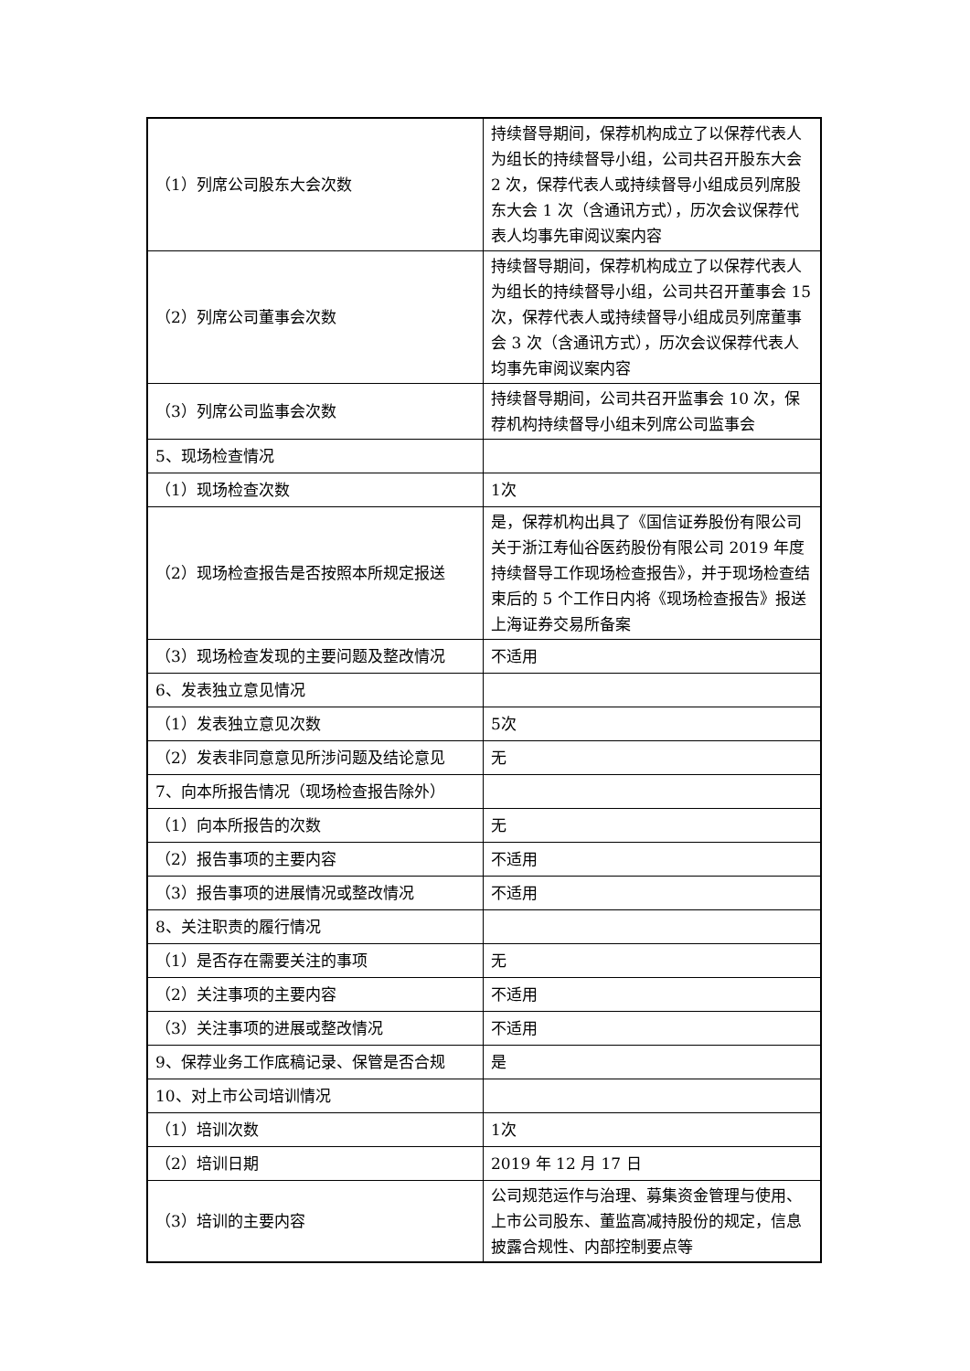| （1）列席公司股东大会次数 | 持续督导期间，保荐机构成立了以保荐代表人为组长的持续督导小组，公司共召开股东大会 2 次，保荐代表人或持续督导小组成员列席股东大会 1 次（含通讯方式），历次会议保荐代表人均事先审阅议案内容 |
| （2）列席公司董事会次数 | 持续督导期间，保荐机构成立了以保荐代表人为组长的持续督导小组，公司共召开董事会 15 次，保荐代表人或持续督导小组成员列席董事会 3 次（含通讯方式），历次会议保荐代表人均事先审阅议案内容 |
| （3）列席公司监事会次数 | 持续督导期间，公司共召开监事会 10 次，保荐机构持续督导小组未列席公司监事会 |
| 5、现场检查情况 | |
| （1）现场检查次数 | 1次 |
| （2）现场检查报告是否按照本所规定报送 | 是，保荐机构出具了《国信证券股份有限公司关于浙江寿仙谷医药股份有限公司 2019 年度持续督导工作现场检查报告》，并于现场检查结束后的 5 个工作日内将《现场检查报告》报送上海证券交易所备案 |
| （3）现场检查发现的主要问题及整改情况 | 不适用 |
| 6、发表独立意见情况 | |
| （1）发表独立意见次数 | 5次 |
| （2）发表非同意意见所涉问题及结论意见 | 无 |
| 7、向本所报告情况（现场检查报告除外） | |
| （1）向本所报告的次数 | 无 |
| （2）报告事项的主要内容 | 不适用 |
| （3）报告事项的进展情况或整改情况 | 不适用 |
| 8、关注职责的履行情况 | |
| （1）是否存在需要关注的事项 | 无 |
| （2）关注事项的主要内容 | 不适用 |
| （3）关注事项的进展或整改情况 | 不适用 |
| 9、保荐业务工作底稿记录、保管是否合规 | 是 |
| 10、对上市公司培训情况 | |
| （1）培训次数 | 1次 |
| （2）培训日期 | 2019 年 12 月 17 日 |
| （3）培训的主要内容 | 公司规范运作与治理、募集资金管理与使用、上市公司股东、董监高减持股份的规定，信息披露合规性、内部控制要点等 |